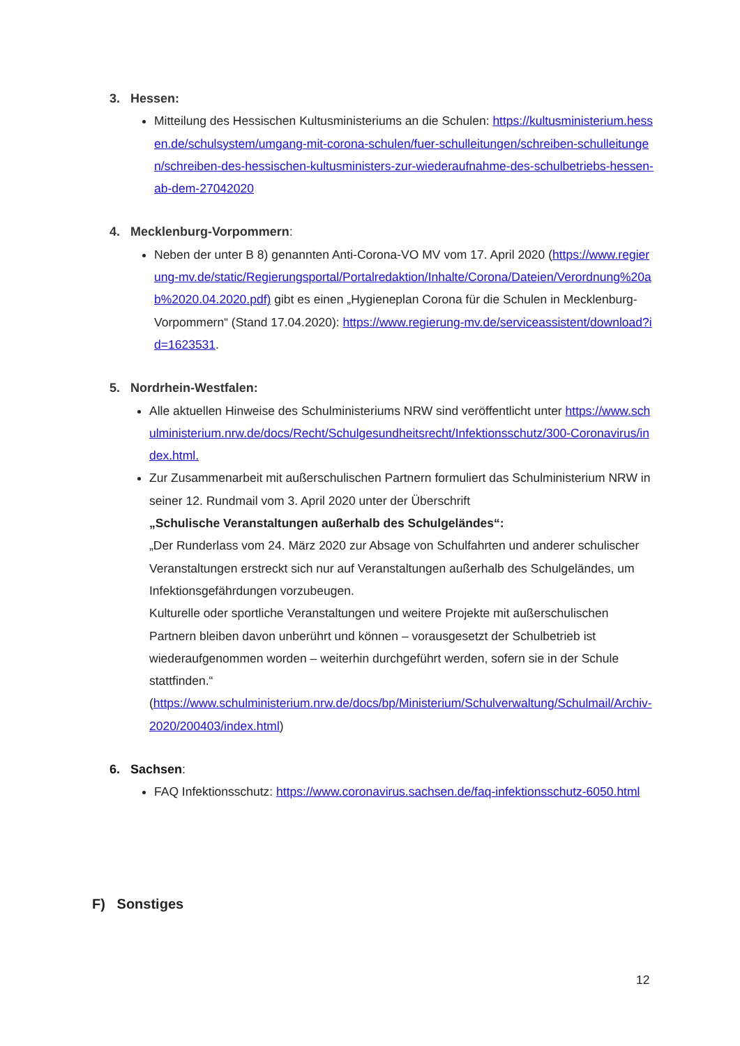3. Hessen:
Mitteilung des Hessischen Kultusministeriums an die Schulen: https://kultusministerium.hessen.de/schulsystem/umgang-mit-corona-schulen/fuer-schulleitungen/schreiben-schulleitungen/schreiben-des-hessischen-kultusministers-zur-wiederaufnahme-des-schulbetriebs-hessen-ab-dem-27042020
4. Mecklenburg-Vorpommern:
Neben der unter B 8) genannten Anti-Corona-VO MV vom 17. April 2020 (https://www.regierung-mv.de/static/Regierungsportal/Portalredaktion/Inhalte/Corona/Dateien/Verordnung%20ab%2020.04.2020.pdf) gibt es einen „Hygieneplan Corona für die Schulen in Mecklenburg-Vorpommern“ (Stand 17.04.2020): https://www.regierung-mv.de/serviceassistent/download?id=1623531.
5. Nordrhein-Westfalen:
Alle aktuellen Hinweise des Schulministeriums NRW sind veröffentlicht unter https://www.schulministerium.nrw.de/docs/Recht/Schulgesundheitsrecht/Infektionsschutz/300-Coronavirus/index.html.
Zur Zusammenarbeit mit außerschulischen Partnern formuliert das Schulministerium NRW in seiner 12. Rundmail vom 3. April 2020 unter der Überschrift
„Schulische Veranstaltungen außerhalb des Schulgeländes“:
„Der Runderlass vom 24. März 2020 zur Absage von Schulfahrten und anderer schulischer Veranstaltungen erstreckt sich nur auf Veranstaltungen außerhalb des Schulgeländes, um Infektionsgefährdungen vorzubeugen.
Kulturelle oder sportliche Veranstaltungen und weitere Projekte mit außerschulischen Partnern bleiben davon unberührt und können – vorausgesetzt der Schulbetrieb ist wiederaufgenommen worden – weiterhin durchgeführt werden, sofern sie in der Schule stattfinden.“
(https://www.schulministerium.nrw.de/docs/bp/Ministerium/Schulverwaltung/Schulmail/Archiv-2020/200403/index.html)
6. Sachsen:
FAQ Infektionsschutz: https://www.coronavirus.sachsen.de/faq-infektionsschutz-6050.html
F) Sonstiges
12